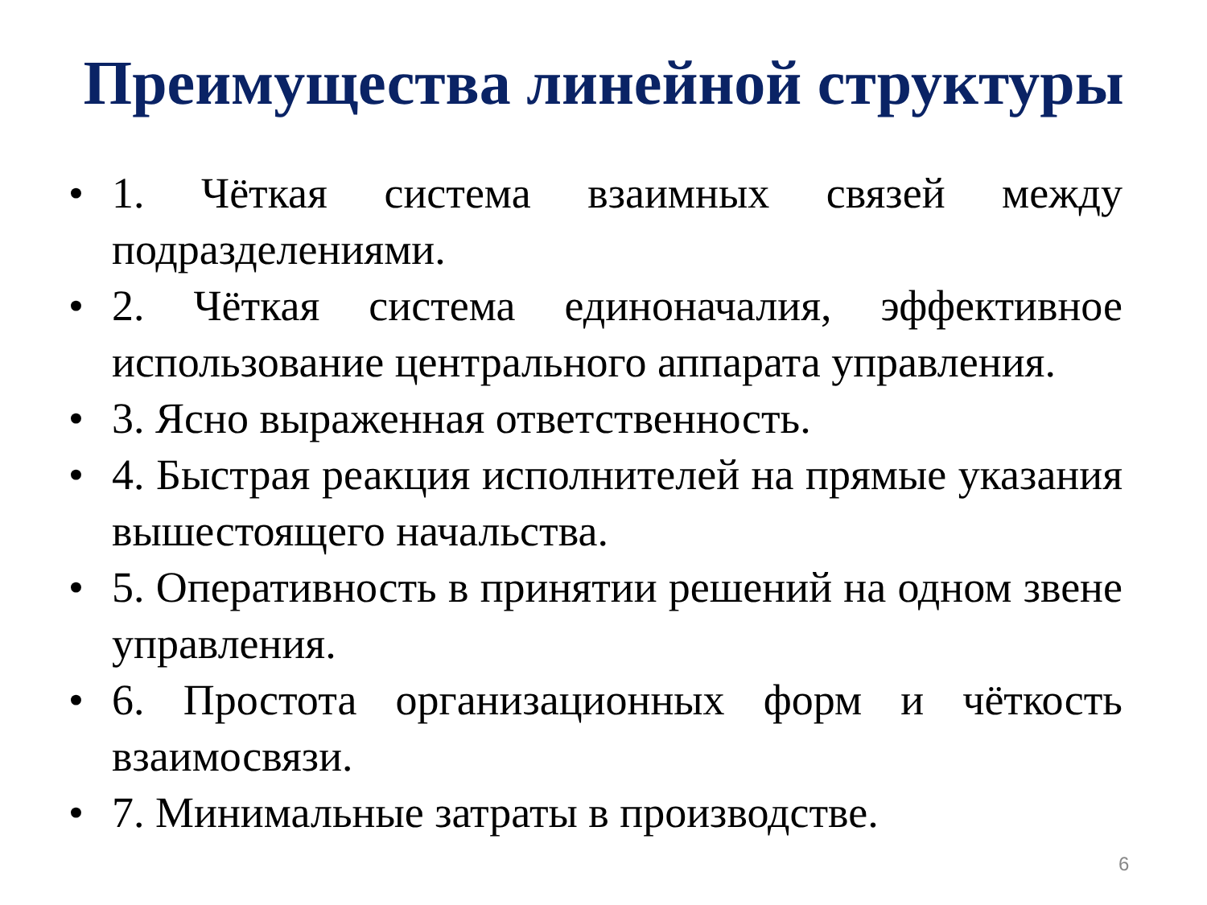Преимущества линейной структуры
• 1. Чёткая система взаимных связей между подразделениями.
• 2. Чёткая система единоначалия, эффективное использование центрального аппарата управления.
• 3. Ясно выраженная ответственность.
• 4. Быстрая реакция исполнителей на прямые указания вышестоящего начальства.
• 5. Оперативность в принятии решений на одном звене управления.
• 6. Простота организационных форм и чёткость взаимосвязи.
• 7. Минимальные затраты в производстве.
6